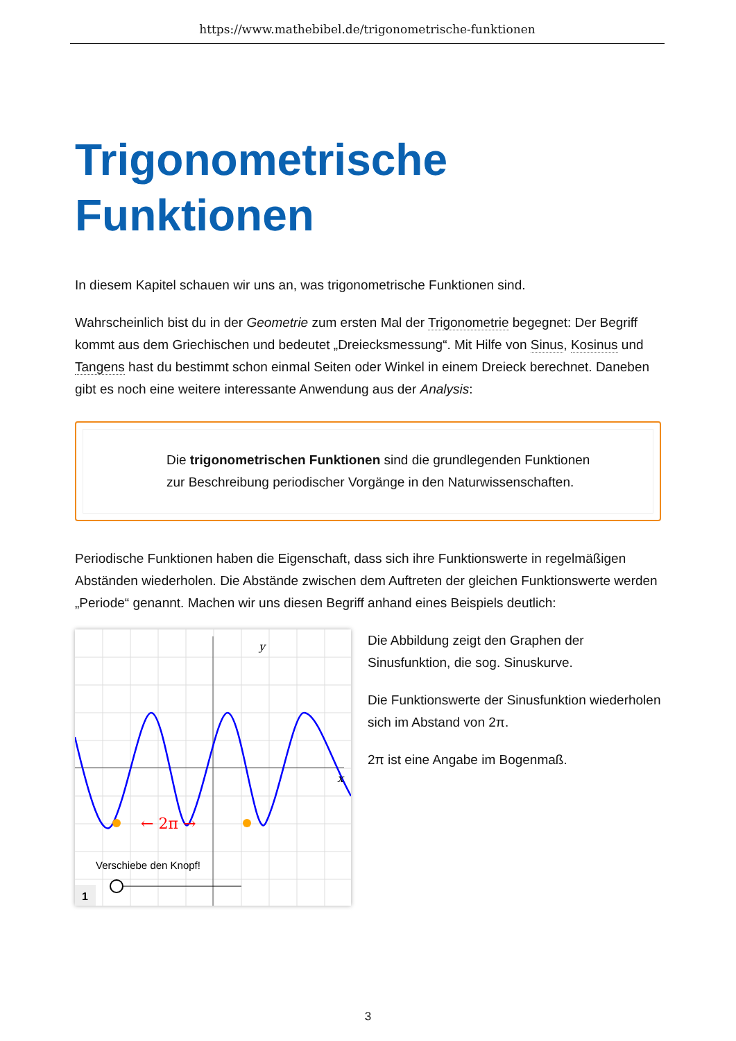https://www.mathebibel.de/trigonometrische-funktionen
Trigonometrische Funktionen
In diesem Kapitel schauen wir uns an, was trigonometrische Funktionen sind.
Wahrscheinlich bist du in der Geometrie zum ersten Mal der Trigonometrie begegnet: Der Begriff kommt aus dem Griechischen und bedeutet „Dreiecksmessung“. Mit Hilfe von Sinus, Kosinus und Tangens hast du bestimmt schon einmal Seiten oder Winkel in einem Dreieck berechnet. Daneben gibt es noch eine weitere interessante Anwendung aus der Analysis:
Die trigonometrischen Funktionen sind die grundlegenden Funktionen zur Beschreibung periodischer Vorgänge in den Naturwissenschaften.
Periodische Funktionen haben die Eigenschaft, dass sich ihre Funktionswerte in regelmäßigen Abständen wiederholen. Die Abstände zwischen dem Auftreten der gleichen Funktionswerte werden „Periode“ genannt. Machen wir uns diesen Begriff anhand eines Beispiels deutlich:
← 2π →
y
x
Verschiebe den Knopf!
1
Die Abbildung zeigt den Graphen der Sinusfunktion, die sog. Sinuskurve.
Die Funktionswerte der Sinusfunktion wiederholen sich im Abstand von 2π.
2π ist eine Angabe im Bogenmaß.
3